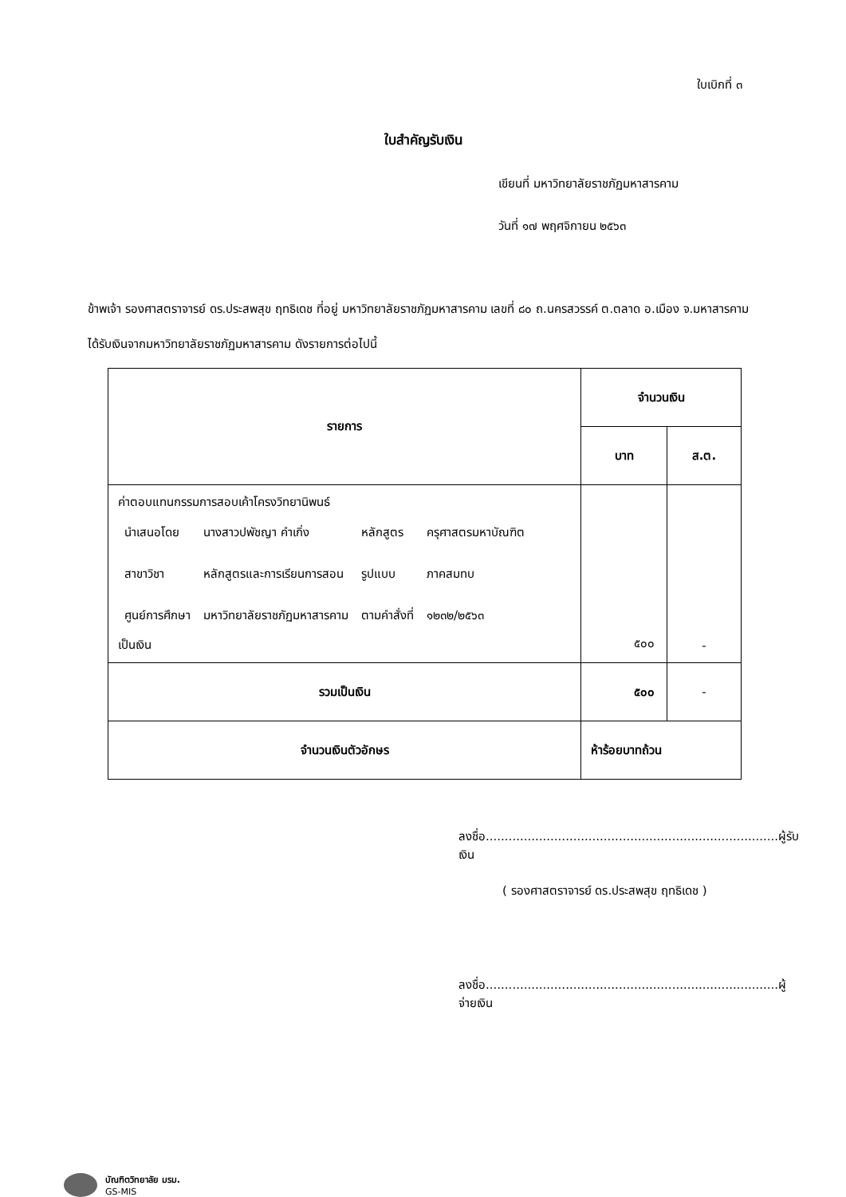ใบเบิกที่ ๓
ใบสำคัญรับเงิน
เขียนที่ มหาวิทยาลัยราชภัฏมหาสารคาม
วันที่ ๑๗ พฤศจิกายน ๒๕๖๓
ข้าพเจ้า รองศาสตราจารย์ ดร.ประสพสุข ฤทธิเดช ที่อยู่ มหาวิทยาลัยราชภัฏมหาสารคาม เลขที่ ๘๐ ถ.นครสวรรค์ ต.ตลาด อ.เมือง จ.มหาสารคาม
ได้รับเงินจากมหาวิทยาลัยราชภัฏมหาสารคาม ดังรายการต่อไปนี้
| รายการ | จำนวนเงิน | |
| --- | --- | --- |
| | บาท | ส.ต. |
| ค่าตอบแทนกรรมการสอบเค้าโครงวิทยานิพนธ์ / นำเสนอโดย / นางสาวปพัชญา คำเกิ่ง / หลักสูตร / ครุศาสตรมหาบัณฑิต / / สาขาวิชา / หลักสูตรและการเรียนการสอน / รูปแบบ / ภาคสมทบ / / ศูนย์การศึกษา / มหาวิทยาลัยราชภัฏมหาสารคาม / ตามคำสั่งที่ / ๑๒๓๒/๒๕๖๓ / เป็นเงิน | ๕๐๐ | - |
| รวมเป็นเงิน | ๕๐๐ | - |
| จำนวนเงินตัวอักษร | ห้าร้อยบาทถ้วน | |
ลงชื่อ.............................................................................ผู้รับเงิน
( รองศาสตราจารย์ ดร.ประสพสุข ฤทธิเดช )
ลงชื่อ.............................................................................ผู้จ่ายเงิน
บัณฑิตวิทยาลัย มรม.
GS-MIS